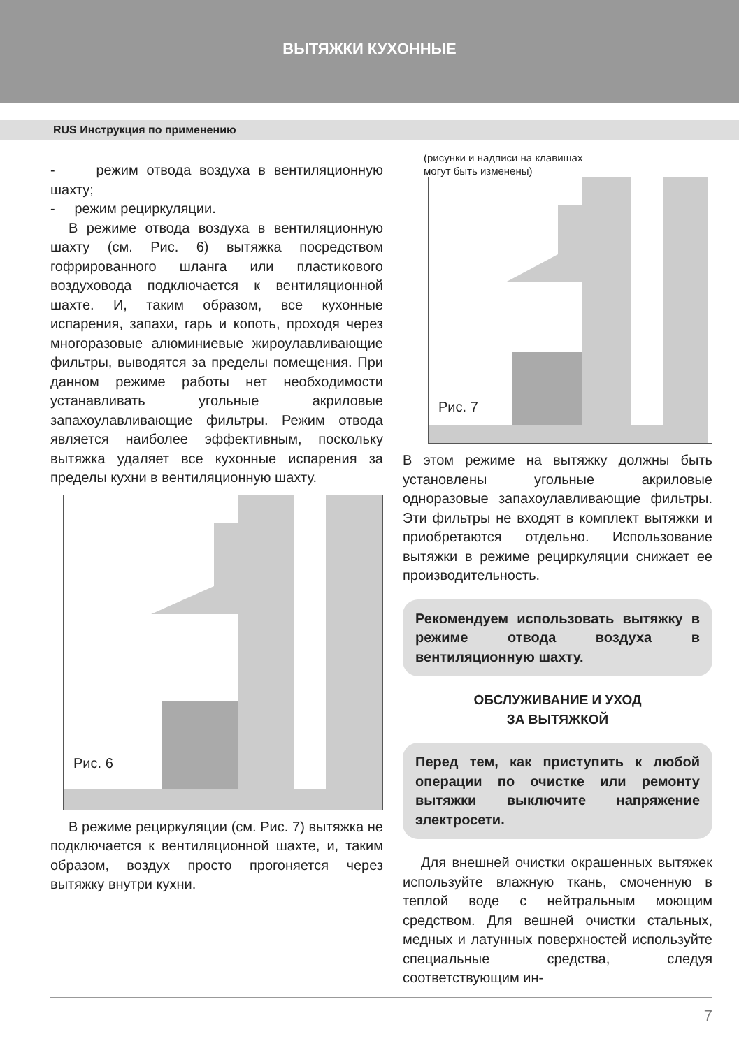ВЫТЯЖКИ КУХОННЫЕ
RUS Инструкция по применению
- режим отвода воздуха в вентиляционную шахту;
- режим рециркуляции.
В режиме отвода воздуха в вентиляционную шахту (см. Рис. 6) вытяжка посредством гофрированного шланга или пластикового воздуховода подключается к вентиляционной шахте. И, таким образом, все кухонные испарения, запахи, гарь и копоть, проходя через многоразовые алюминиевые жироулавливающие фильтры, выводятся за пределы помещения. При данном режиме работы нет необходимости устанавливать угольные акриловые запахоулавливающие фильтры. Режим отвода является наиболее эффективным, поскольку вытяжка удаляет все кухонные испарения за пределы кухни в вентиляционную шахту.
Рис. 6
В режиме рециркуляции (см. Рис. 7) вытяжка не подключается к вентиляционной шахте, и, таким образом, воздух просто прогоняется через вытяжку внутри кухни.
(рисунки и надписи на клавишах
могут быть изменены)
Рис. 7
В этом режиме на вытяжку должны быть установлены угольные акриловые одноразовые запахоулавливающие фильтры. Эти фильтры не входят в комплект вытяжки и приобретаются отдельно. Использование вытяжки в режиме рециркуляции снижает ее производительность.
Рекомендуем использовать вытяжку в режиме отвода воздуха в вентиляционную шахту.
ОБСЛУЖИВАНИЕ И УХОД
ЗА ВЫТЯЖКОЙ
Перед тем, как приступить к любой операции по очистке или ремонту вытяжки выключите напряжение электросети.
Для внешней очистки окрашенных вытяжек используйте влажную ткань, смоченную в теплой воде с нейтральным моющим средством. Для вешней очистки стальных, медных и латунных поверхностей используйте специальные средства, следуя соответствующим ин-
7